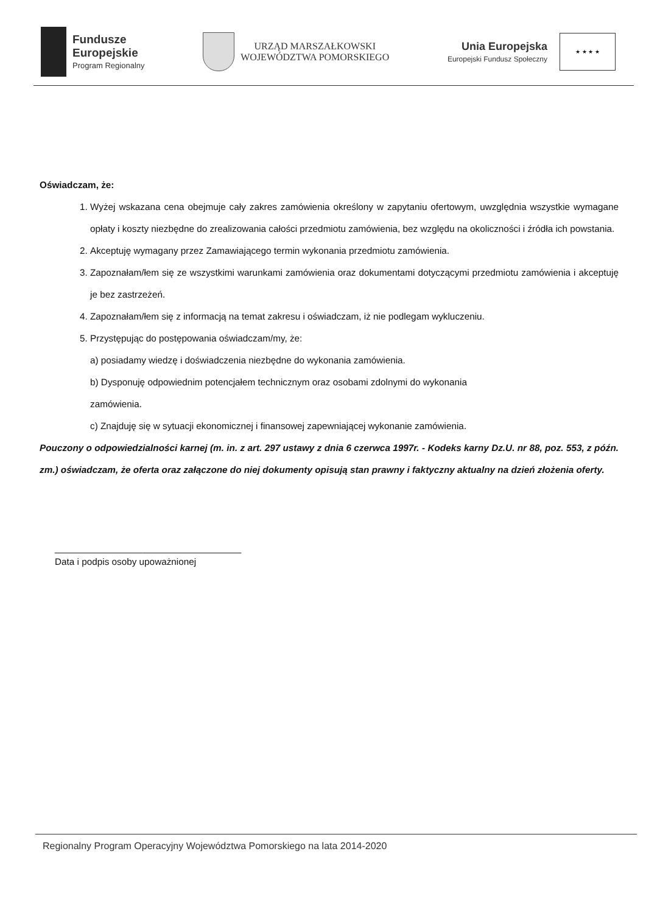Fundusze
Europejskie
Program Regionalny
URZĄD MARSZAŁKOWSKI
WOJEWÓDZTWA POMORSKIEGO
Unia Europejska
Europejski Fundusz Społeczny
★ ★ ★ ★
Oświadczam, że:
1. Wyżej wskazana cena obejmuje cały zakres zamówienia określony w zapytaniu ofertowym, uwzględnia wszystkie wymagane opłaty i koszty niezbędne do zrealizowania całości przedmiotu zamówienia, bez względu na okoliczności i źródła ich powstania.
2. Akceptuję wymagany przez Zamawiającego termin wykonania przedmiotu zamówienia.
3. Zapoznałam/łem się ze wszystkimi warunkami zamówienia oraz dokumentami dotyczącymi przedmiotu zamówienia i akceptuję je bez zastrzeżeń.
4. Zapoznałam/łem się z informacją na temat zakresu i oświadczam, iż nie podlegam wykluczeniu.
5. Przystępując do postępowania oświadczam/my, że:
a) posiadamy wiedzę i doświadczenia niezbędne do wykonania zamówienia.
b) Dysponuję odpowiednim potencjałem technicznym oraz osobami zdolnymi do wykonania
zamówienia.
c) Znajduję się w sytuacji ekonomicznej i finansowej zapewniającej wykonanie zamówienia.
Pouczony o odpowiedzialności karnej (m. in. z art. 297 ustawy z dnia 6 czerwca 1997r. - Kodeks karny Dz.U. nr 88, poz. 553, z późn. zm.) oświadczam, że oferta oraz załączone do niej dokumenty opisują stan prawny i faktyczny aktualny na dzień złożenia oferty.
____________________________________
Data i podpis osoby upoważnionej
Regionalny Program Operacyjny Województwa Pomorskiego na lata 2014-2020